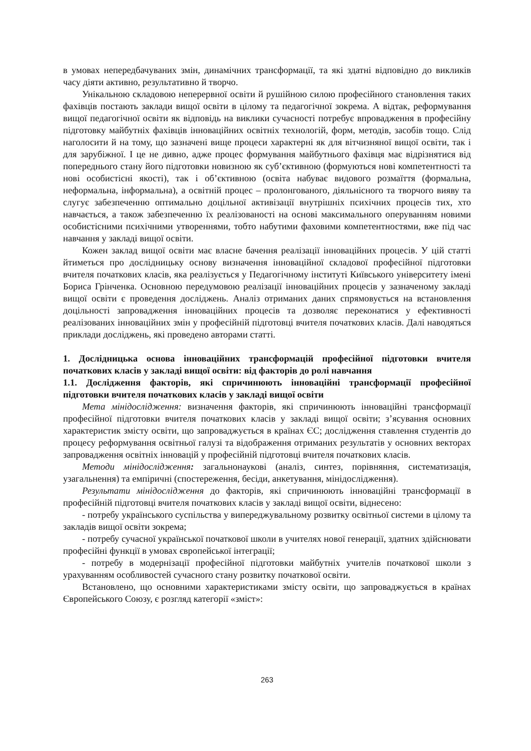в умовах непередбачуваних змін, динамічних трансформації, та які здатні відповідно до викликів часу діяти активно, результативно й творчо.
Унікальною складовою неперервної освіти й рушійною силою професійного становлення таких фахівців постають заклади вищої освіти в цілому та педагогічної зокрема. А відтак, реформування вищої педагогічної освіти як відповідь на виклики сучасності потребує впровадження в професійну підготовку майбутніх фахівців інноваційних освітніх технологій, форм, методів, засобів тощо. Слід наголосити й на тому, що зазначені вище процеси характерні як для вітчизняної вищої освіти, так і для зарубіжної. І це не дивно, адже процес формування майбутнього фахівця має відрізнятися від попереднього стану його підготовки новизною як суб’єктивною (формуються нові компетентності та нові особистісні якості), так і об’єктивною (освіта набуває видового розмаїття (формальна, неформальна, інформальна), а освітній процес – пролонгованого, діяльнісного та творчого вияву та слугує забезпеченню оптимально доцільної активізації внутрішніх психічних процесів тих, хто навчається, а також забезпеченню їх реалізованості на основі максимального оперуванням новими особистісними психічними утвореннями, тобто набутими фаховими компетентностями, вже під час навчання у закладі вищої освіти.
Кожен заклад вищої освіти має власне бачення реалізації інноваційних процесів. У цій статті йтиметься про дослідницьку основу визначення інноваційної складової професійної підготовки вчителя початкових класів, яка реалізується у Педагогічному інституті Київського університету імені Бориса Грінченка. Основною передумовою реалізації інноваційних процесів у зазначеному закладі вищої освіти є проведення досліджень. Аналіз отриманих даних спрямовується на встановлення доцільності запровадження інноваційних процесів та дозволяє переконатися у ефективності реалізованих інноваційних змін у професійній підготовці вчителя початкових класів. Далі наводяться приклади досліджень, які проведено авторами статті.
1. Дослідницька основа інноваційних трансформацій професійної підготовки вчителя початкових класів у закладі вищої освіти: від факторів до ролі навчання
1.1. Дослідження факторів, які спричинюють інноваційні трансформації професійної підготовки вчителя початкових класів у закладі вищої освіти
Мета мінідослідження: визначення факторів, які спричинюють інноваційні трансформації професійної підготовки вчителя початкових класів у закладі вищої освіти; з’ясування основних характеристик змісту освіти, що запроваджується в країнах ЄС; дослідження ставлення студентів до процесу реформування освітньої галузі та відображення отриманих результатів у основних векторах запровадження освітніх інновацій у професійній підготовці вчителя початкових класів.
Методи мінідослідження: загальнонаукові (аналіз, синтез, порівняння, систематизація, узагальнення) та емпіричні (спостереження, бесіди, анкетування, мінідослідження).
Результати мінідослідження до факторів, які спричинюють інноваційні трансформації в професійній підготовці вчителя початкових класів у закладі вищої освіти, віднесено:
- потребу українського суспільства у випереджувальному розвитку освітньої системи в цілому та закладів вищої освіти зокрема;
- потребу сучасної української початкової школи в учителях нової генерації, здатних здійснювати професійні функції в умовах європейської інтеграції;
- потребу в модернізації професійної підготовки майбутніх учителів початкової школи з урахуванням особливостей сучасного стану розвитку початкової освіти.
Встановлено, що основними характеристиками змісту освіти, що запроваджується в країнах Європейського Союзу, є розгляд категорії «зміст»:
263